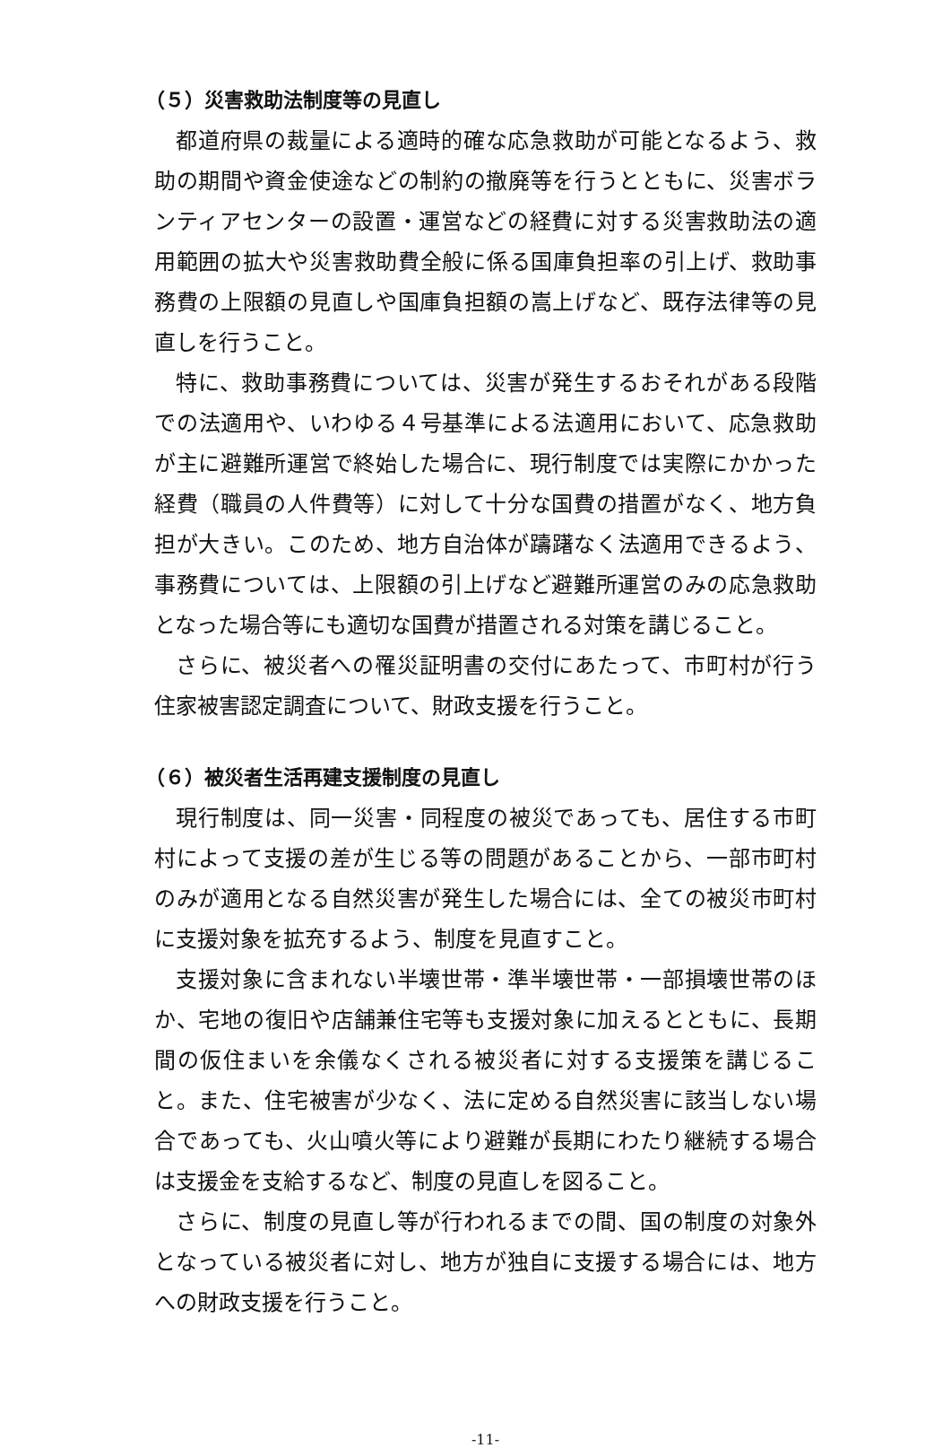（５）災害救助法制度等の見直し
都道府県の裁量による適時的確な応急救助が可能となるよう、救助の期間や資金使途などの制約の撤廃等を行うとともに、災害ボランティアセンターの設置・運営などの経費に対する災害救助法の適用範囲の拡大や災害救助費全般に係る国庫負担率の引上げ、救助事務費の上限額の見直しや国庫負担額の嵩上げなど、既存法律等の見直しを行うこと。
特に、救助事務費については、災害が発生するおそれがある段階での法適用や、いわゆる４号基準による法適用において、応急救助が主に避難所運営で終始した場合に、現行制度では実際にかかった経費（職員の人件費等）に対して十分な国費の措置がなく、地方負担が大きい。このため、地方自治体が躊躇なく法適用できるよう、事務費については、上限額の引上げなど避難所運営のみの応急救助となった場合等にも適切な国費が措置される対策を講じること。
さらに、被災者への罹災証明書の交付にあたって、市町村が行う住家被害認定調査について、財政支援を行うこと。
（６）被災者生活再建支援制度の見直し
現行制度は、同一災害・同程度の被災であっても、居住する市町村によって支援の差が生じる等の問題があることから、一部市町村のみが適用となる自然災害が発生した場合には、全ての被災市町村に支援対象を拡充するよう、制度を見直すこと。
支援対象に含まれない半壊世帯・準半壊世帯・一部損壊世帯のほか、宅地の復旧や店舗兼住宅等も支援対象に加えるとともに、長期間の仮住まいを余儀なくされる被災者に対する支援策を講じること。また、住宅被害が少なく、法に定める自然災害に該当しない場合であっても、火山噴火等により避難が長期にわたり継続する場合は支援金を支給するなど、制度の見直しを図ること。
さらに、制度の見直し等が行われるまでの間、国の制度の対象外となっている被災者に対し、地方が独自に支援する場合には、地方への財政支援を行うこと。
-11-